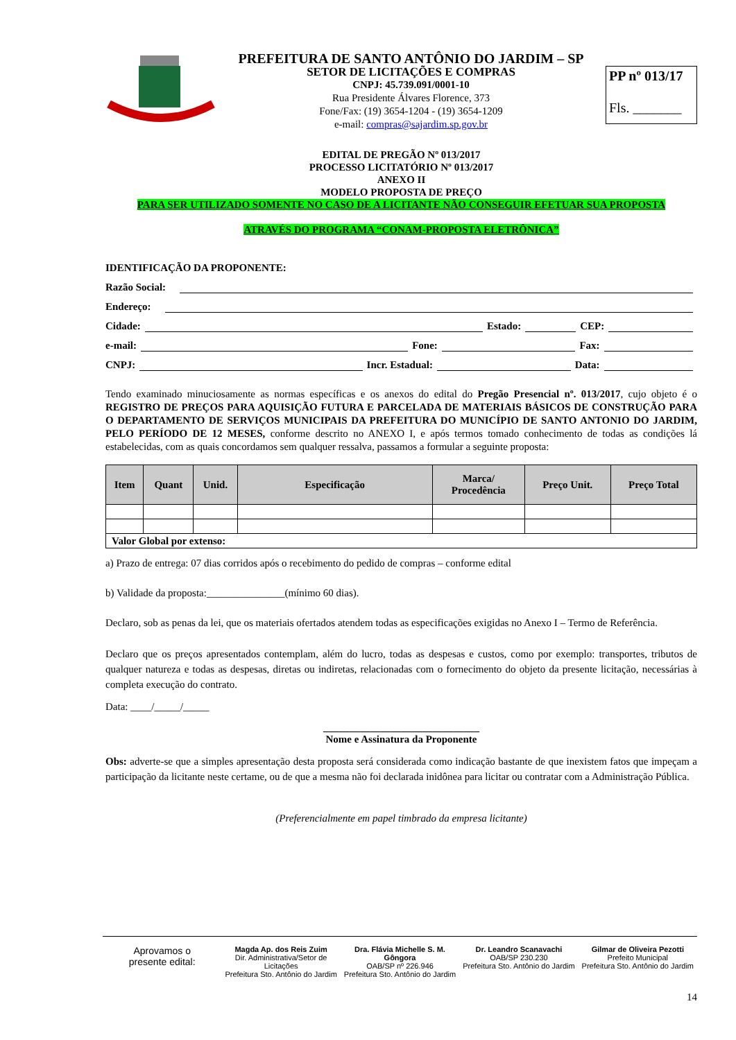PREFEITURA DE SANTO ANTÔNIO DO JARDIM – SP
SETOR DE LICITAÇÕES E COMPRAS
CNPJ: 45.739.091/0001-10
Rua Presidente Álvares Florence, 373
Fone/Fax: (19) 3654-1204 - (19) 3654-1209
e-mail: compras@sajardim.sp.gov.br
PP nº 013/17
Fls. _______
EDITAL DE PREGÃO Nº 013/2017
PROCESSO LICITATÓRIO Nº 013/2017
ANEXO II
MODELO PROPOSTA DE PREÇO
PARA SER UTILIZADO SOMENTE NO CASO DE A LICITANTE NÃO CONSEGUIR EFETUAR SUA PROPOSTA
ATRAVÉS DO PROGRAMA “CONAM-PROPOSTA ELETRÔNICA”
IDENTIFICAÇÃO DA PROPONENTE:
Razão Social:
Endereço:
Cidade: Estado: CEP:
e-mail: Fone: Fax:
CNPJ: Incr. Estadual: Data:
Tendo examinado minuciosamente as normas específicas e os anexos do edital do Pregão Presencial nº. 013/2017, cujo objeto é o REGISTRO DE PREÇOS PARA AQUISIÇÃO FUTURA E PARCELADA DE MATERIAIS BÁSICOS DE CONSTRUÇÃO PARA O DEPARTAMENTO DE SERVIÇOS MUNICIPAIS DA PREFEITURA DO MUNICÍPIO DE SANTO ANTONIO DO JARDIM, PELO PERÍODO DE 12 MESES, conforme descrito no ANEXO I, e após termos tomado conhecimento de todas as condições lá estabelecidas, com as quais concordamos sem qualquer ressalva, passamos a formular a seguinte proposta:
| Item | Quant | Unid. | Especificação | Marca/ Procedência | Preço Unit. | Preço Total |
| --- | --- | --- | --- | --- | --- | --- |
| Valor Global por extenso: | | | | | | |
a) Prazo de entrega: 07 dias corridos após o recebimento do pedido de compras – conforme edital
b) Validade da proposta:_______________(mínimo 60 dias).
Declaro, sob as penas da lei, que os materiais ofertados atendem todas as especificações exigidas no Anexo I – Termo de Referência.
Declaro que os preços apresentados contemplam, além do lucro, todas as despesas e custos, como por exemplo: transportes, tributos de qualquer natureza e todas as despesas, diretas ou indiretas, relacionadas com o fornecimento do objeto da presente licitação, necessárias à completa execução do contrato.
Data: ____/_____/_____
______________________________
Nome e Assinatura da Proponente
Obs: adverte-se que a simples apresentação desta proposta será considerada como indicação bastante de que inexistem fatos que impeçam a participação da licitante neste certame, ou de que a mesma não foi declarada inidônea para licitar ou contratar com a Administração Pública.
(Preferencialmente em papel timbrado da empresa licitante)
Aprovamos o
presente edital:
Magda Ap. dos Reis Zuim
Dir. Administrativa/Setor de Licitações
Prefeitura Sto. Antônio do Jardim
Dra. Flávia Michelle S. M. Gôngora
OAB/SP nº 226.946
Prefeitura Sto. Antônio do Jardim
Dr. Leandro Scanavachi
OAB/SP 230.230
Prefeitura Sto. Antônio do Jardim
Gilmar de Oliveira Pezotti
Prefeito Municipal
Prefeitura Sto. Antônio do Jardim
14